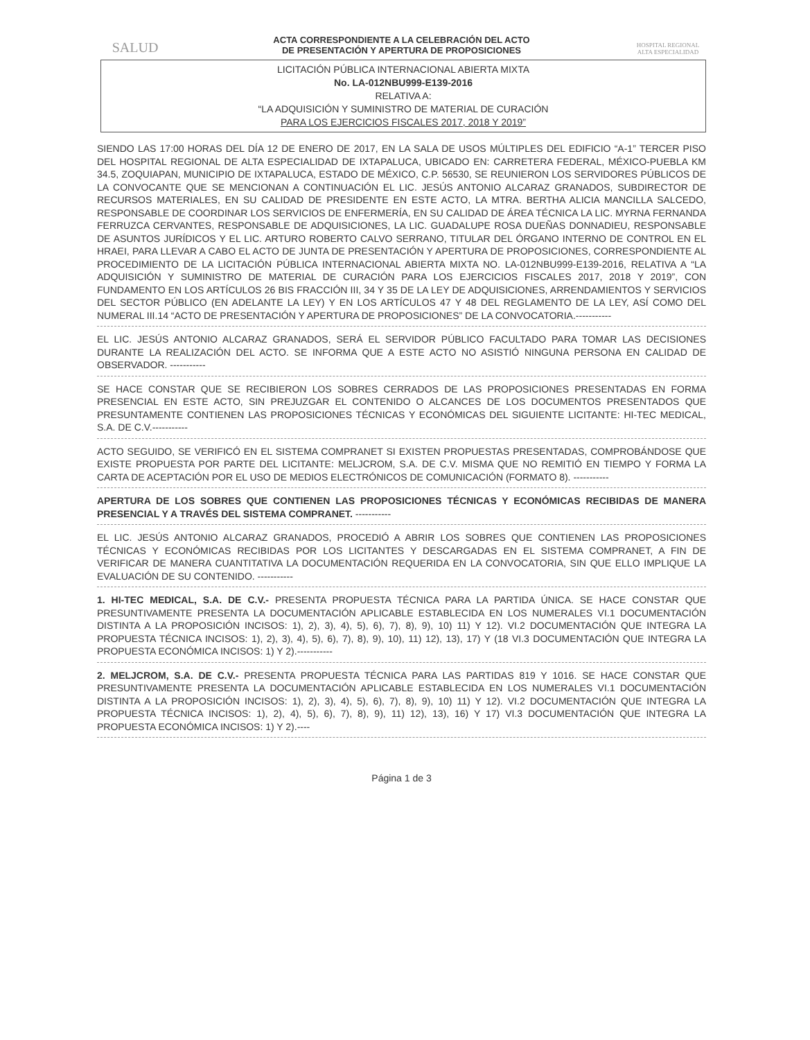SALUD
ACTA CORRESPONDIENTE A LA CELEBRACIÓN DEL ACTO
DE PRESENTACIÓN Y APERTURA DE PROPOSICIONES
HOSPITAL REGIONAL
ALTA ESPECIALIDAD
LICITACIÓN PÚBLICA INTERNACIONAL ABIERTA MIXTA
No. LA-012NBU999-E139-2016
RELATIVA A:
“LA ADQUISICIÓN Y SUMINISTRO DE MATERIAL DE CURACIÓN
PARA LOS EJERCICIOS FISCALES 2017, 2018 Y 2019”
SIENDO LAS 17:00 HORAS DEL DÍA 12 DE ENERO DE 2017, EN LA SALA DE USOS MÚLTIPLES DEL EDIFICIO “A-1” TERCER PISO DEL HOSPITAL REGIONAL DE ALTA ESPECIALIDAD DE IXTAPALUCA, UBICADO EN: CARRETERA FEDERAL, MÉXICO-PUEBLA KM 34.5, ZOQUIAPAN, MUNICIPIO DE IXTAPALUCA, ESTADO DE MÉXICO, C.P. 56530, SE REUNIERON LOS SERVIDORES PÚBLICOS DE LA CONVOCANTE QUE SE MENCIONAN A CONTINUACIÓN EL LIC. JESÚS ANTONIO ALCARAZ GRANADOS, SUBDIRECTOR DE RECURSOS MATERIALES, EN SU CALIDAD DE PRESIDENTE EN ESTE ACTO, LA MTRA. BERTHA ALICIA MANCILLA SALCEDO, RESPONSABLE DE COORDINAR LOS SERVICIOS DE ENFERMERÍA, EN SU CALIDAD DE ÁREA TÉCNICA LA LIC. MYRNA FERNANDA FERRUZCA CERVANTES, RESPONSABLE DE ADQUISICIONES, LA LIC. GUADALUPE ROSA DUEÑAS DONNADIEU, RESPONSABLE DE ASUNTOS JURÍDICOS Y EL LIC. ARTURO ROBERTO CALVO SERRANO, TITULAR DEL ÓRGANO INTERNO DE CONTROL EN EL HRAEI, PARA LLEVAR A CABO EL ACTO DE JUNTA DE PRESENTACIÓN Y APERTURA DE PROPOSICIONES, CORRESPONDIENTE AL PROCEDIMIENTO DE LA LICITACIÓN PÚBLICA INTERNACIONAL ABIERTA MIXTA NO. LA-012NBU999-E139-2016, RELATIVA A “LA ADQUISICIÓN Y SUMINISTRO DE MATERIAL DE CURACIÓN PARA LOS EJERCICIOS FISCALES 2017, 2018 Y 2019”, CON FUNDAMENTO EN LOS ARTÍCULOS 26 BIS FRACCIÓN III, 34 Y 35 DE LA LEY DE ADQUISICIONES, ARRENDAMIENTOS Y SERVICIOS DEL SECTOR PÚBLICO (EN ADELANTE LA LEY) Y EN LOS ARTÍCULOS 47 Y 48 DEL REGLAMENTO DE LA LEY, ASÍ COMO DEL NUMERAL III.14 “ACTO DE PRESENTACIÓN Y APERTURA DE PROPOSICIONES” DE LA CONVOCATORIA.-----------
EL LIC. JESÚS ANTONIO ALCARAZ GRANADOS, SERÁ EL SERVIDOR PÚBLICO FACULTADO PARA TOMAR LAS DECISIONES DURANTE LA REALIZACIÓN DEL ACTO. SE INFORMA QUE A ESTE ACTO NO ASISTIÓ NINGUNA PERSONA EN CALIDAD DE OBSERVADOR. -----------
SE HACE CONSTAR QUE SE RECIBIERON LOS SOBRES CERRADOS DE LAS PROPOSICIONES PRESENTADAS EN FORMA PRESENCIAL EN ESTE ACTO, SIN PREJUZGAR EL CONTENIDO O ALCANCES DE LOS DOCUMENTOS PRESENTADOS QUE PRESUNTAMENTE CONTIENEN LAS PROPOSICIONES TÉCNICAS Y ECONÓMICAS DEL SIGUIENTE LICITANTE: HI-TEC MEDICAL, S.A. DE C.V.-----------
ACTO SEGUIDO, SE VERIFICÓ EN EL SISTEMA COMPRANET SI EXISTEN PROPUESTAS PRESENTADAS, COMPROBÁNDOSE QUE EXISTE PROPUESTA POR PARTE DEL LICITANTE: MELJCROM, S.A. DE C.V. MISMA QUE NO REMITIÓ EN TIEMPO Y FORMA LA CARTA DE ACEPTACIÓN POR EL USO DE MEDIOS ELECTRÓNICOS DE COMUNICACIÓN (FORMATO 8). -----------
APERTURA DE LOS SOBRES QUE CONTIENEN LAS PROPOSICIONES TÉCNICAS Y ECONÓMICAS RECIBIDAS DE MANERA PRESENCIAL Y A TRAVÉS DEL SISTEMA COMPRANET. -----------
EL LIC. JESÚS ANTONIO ALCARAZ GRANADOS, PROCEDIÓ A ABRIR LOS SOBRES QUE CONTIENEN LAS PROPOSICIONES TÉCNICAS Y ECONÓMICAS RECIBIDAS POR LOS LICITANTES Y DESCARGADAS EN EL SISTEMA COMPRANET, A FIN DE VERIFICAR DE MANERA CUANTITATIVA LA DOCUMENTACIÓN REQUERIDA EN LA CONVOCATORIA, SIN QUE ELLO IMPLIQUE LA EVALUACIÓN DE SU CONTENIDO. -----------
1. HI-TEC MEDICAL, S.A. DE C.V.- PRESENTA PROPUESTA TÉCNICA PARA LA PARTIDA ÚNICA. SE HACE CONSTAR QUE PRESUNTIVAMENTE PRESENTA LA DOCUMENTACIÓN APLICABLE ESTABLECIDA EN LOS NUMERALES VI.1 DOCUMENTACIÓN DISTINTA A LA PROPOSICIÓN INCISOS: 1), 2), 3), 4), 5), 6), 7), 8), 9), 10) 11) Y 12). VI.2 DOCUMENTACIÓN QUE INTEGRA LA PROPUESTA TÉCNICA INCISOS: 1), 2), 3), 4), 5), 6), 7), 8), 9), 10), 11) 12), 13), 17) Y (18 VI.3 DOCUMENTACIÓN QUE INTEGRA LA PROPUESTA ECONÓMICA INCISOS: 1) Y 2).-----------
2. MELJCROM, S.A. DE C.V.- PRESENTA PROPUESTA TÉCNICA PARA LAS PARTIDAS 819 Y 1016. SE HACE CONSTAR QUE PRESUNTIVAMENTE PRESENTA LA DOCUMENTACIÓN APLICABLE ESTABLECIDA EN LOS NUMERALES VI.1 DOCUMENTACIÓN DISTINTA A LA PROPOSICIÓN INCISOS: 1), 2), 3), 4), 5), 6), 7), 8), 9), 10) 11) Y 12). VI.2 DOCUMENTACIÓN QUE INTEGRA LA PROPUESTA TÉCNICA INCISOS: 1), 2), 4), 5), 6), 7), 8), 9), 11) 12), 13), 16) Y 17) VI.3 DOCUMENTACIÓN QUE INTEGRA LA PROPUESTA ECONÓMICA INCISOS: 1) Y 2).----
Página 1 de 3